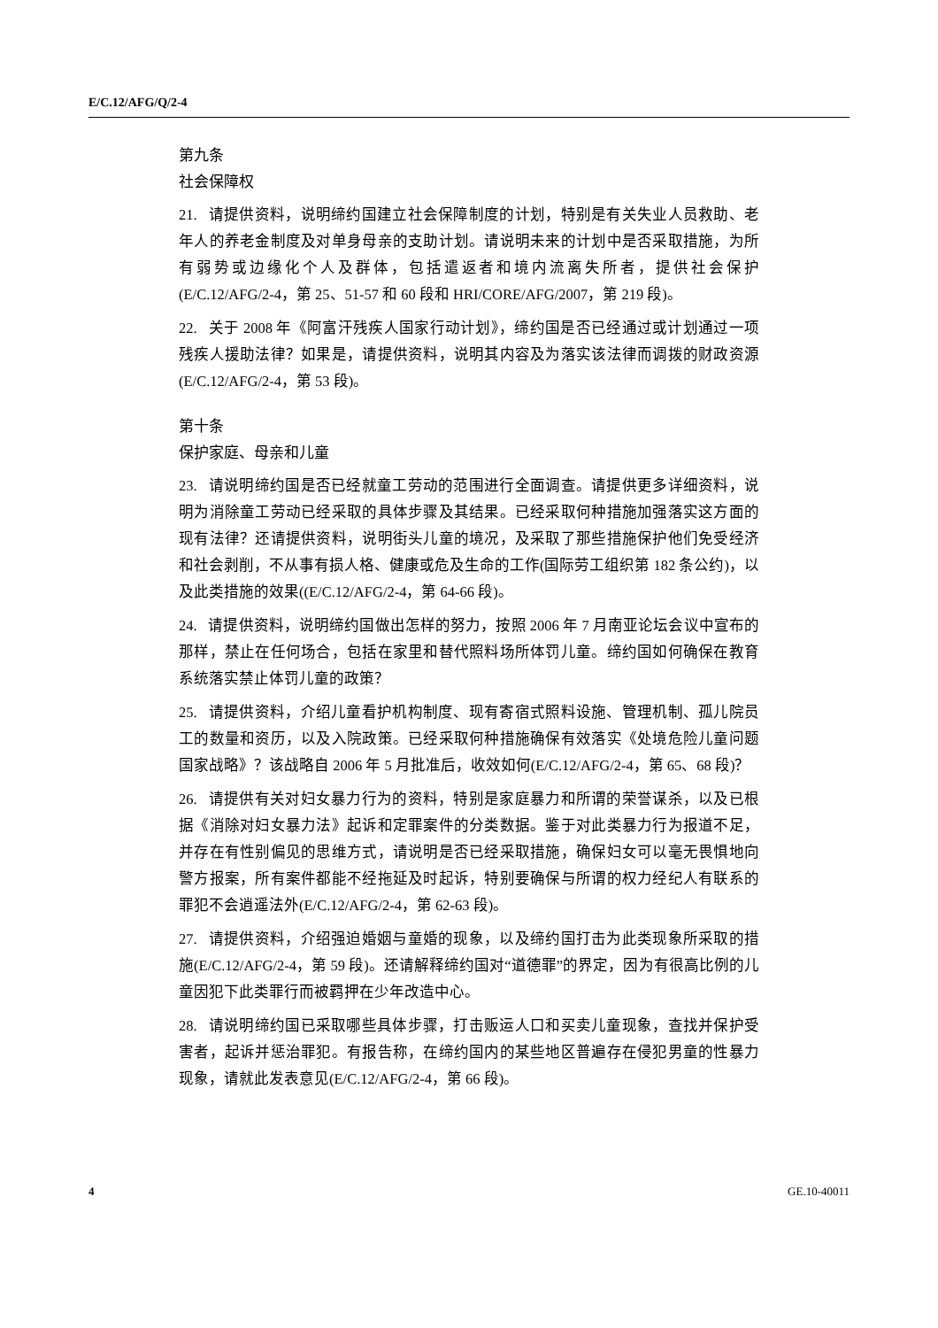E/C.12/AFG/Q/2-4
第九条
社会保障权
21. 请提供资料，说明缔约国建立社会保障制度的计划，特别是有关失业人员救助、老年人的养老金制度及对单身母亲的支助计划。请说明未来的计划中是否采取措施，为所有弱势或边缘化个人及群体，包括遣返者和境内流离失所者，提供社会保护(E/C.12/AFG/2-4，第 25、51-57 和 60 段和 HRI/CORE/AFG/2007，第 219 段)。
22. 关于 2008 年《阿富汗残疾人国家行动计划》，缔约国是否已经通过或计划通过一项残疾人援助法律？如果是，请提供资料，说明其内容及为落实该法律而调拨的财政资源(E/C.12/AFG/2-4，第 53 段)。
第十条
保护家庭、母亲和儿童
23. 请说明缔约国是否已经就童工劳动的范围进行全面调查。请提供更多详细资料，说明为消除童工劳动已经采取的具体步骤及其结果。已经采取何种措施加强落实这方面的现有法律？还请提供资料，说明街头儿童的境况，及采取了那些措施保护他们免受经济和社会剥削，不从事有损人格、健康或危及生命的工作(国际劳工组织第 182 条公约)，以及此类措施的效果((E/C.12/AFG/2-4，第 64-66 段)。
24. 请提供资料，说明缔约国做出怎样的努力，按照 2006 年 7 月南亚论坛会议中宣布的那样，禁止在任何场合，包括在家里和替代照料场所体罚儿童。缔约国如何确保在教育系统落实禁止体罚儿童的政策？
25. 请提供资料，介绍儿童看护机构制度、现有寄宿式照料设施、管理机制、孤儿院员工的数量和资历，以及入院政策。已经采取何种措施确保有效落实《处境危险儿童问题国家战略》？该战略自 2006 年 5 月批准后，收效如何(E/C.12/AFG/2-4，第 65、68 段)？
26. 请提供有关对妇女暴力行为的资料，特别是家庭暴力和所谓的荣誉谋杀，以及已根据《消除对妇女暴力法》起诉和定罪案件的分类数据。鉴于对此类暴力行为报道不足，并存在有性别偏见的思维方式，请说明是否已经采取措施，确保妇女可以毫无畏惧地向警方报案，所有案件都能不经拖延及时起诉，特别要确保与所谓的权力经纪人有联系的罪犯不会逍遥法外(E/C.12/AFG/2-4，第 62-63 段)。
27. 请提供资料，介绍强迫婚姻与童婚的现象，以及缔约国打击为此类现象所采取的措施(E/C.12/AFG/2-4，第 59 段)。还请解释缔约国对“道德罪”的界定，因为有很高比例的儿童因犯下此类罪行而被羁押在少年改造中心。
28. 请说明缔约国已采取哪些具体步骤，打击贩运人口和买卖儿童现象，查找并保护受害者，起诉并惩治罪犯。有报告称，在缔约国内的某些地区普遍存在侵犯男童的性暴力现象，请就此发表意见(E/C.12/AFG/2-4，第 66 段)。
4 GE.10-40011